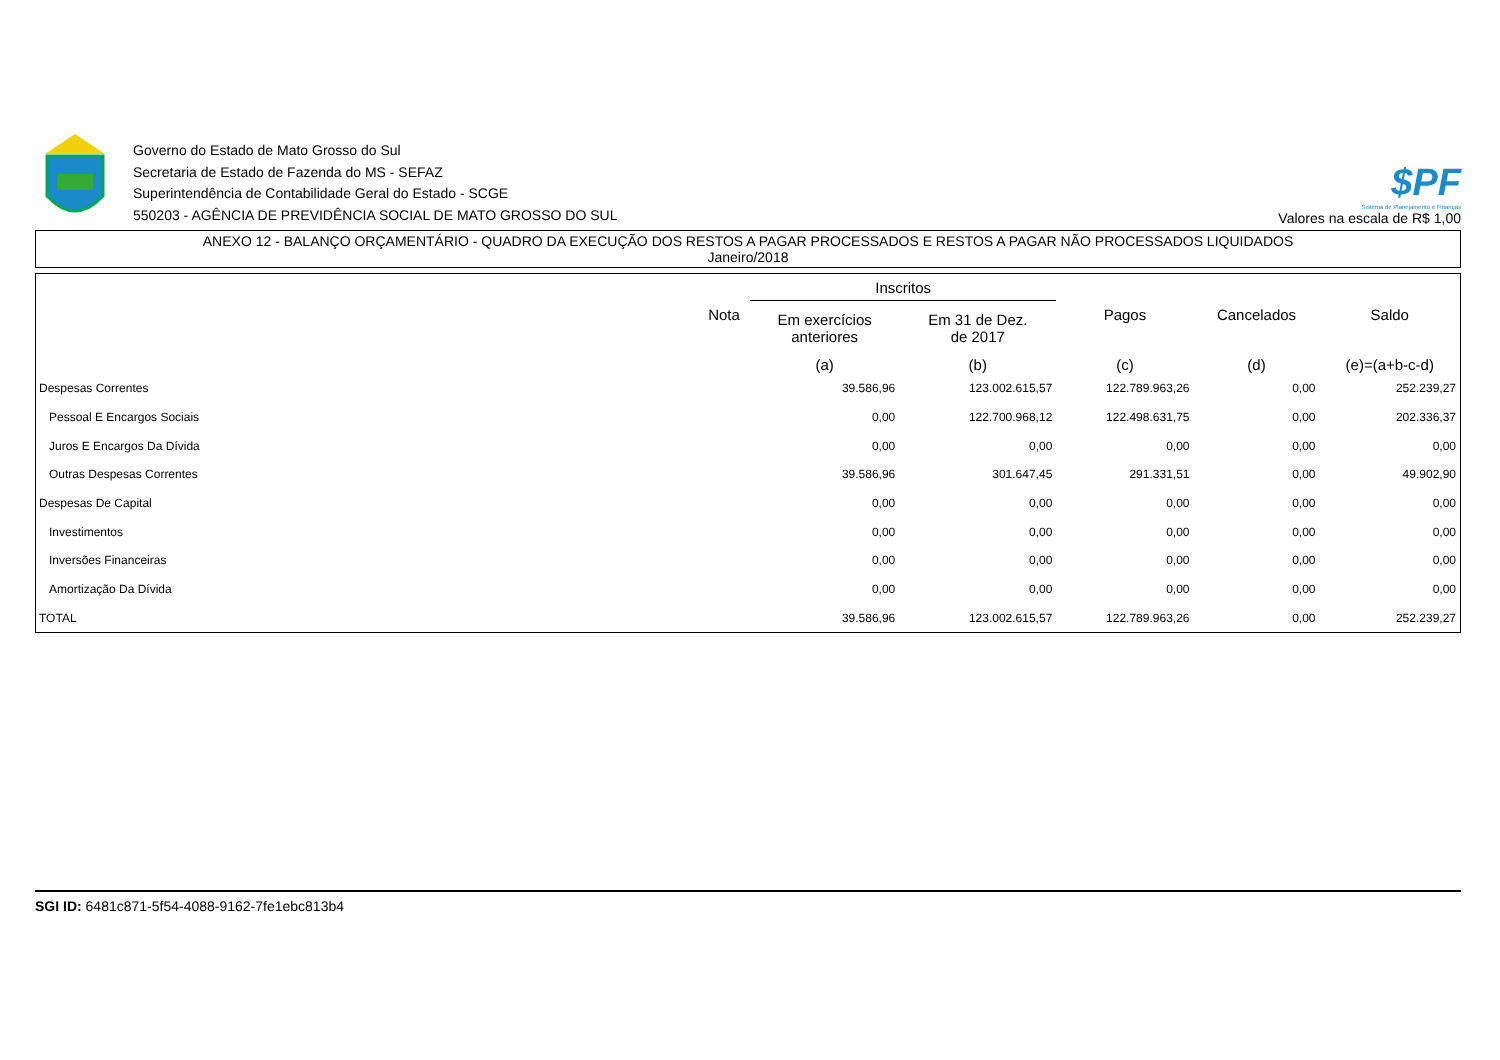Governo do Estado de Mato Grosso do Sul
Secretaria de Estado de Fazenda do MS - SEFAZ
Superintendência de Contabilidade Geral do Estado - SCGE
550203 - AGÊNCIA DE PREVIDÊNCIA SOCIAL DE MATO GROSSO DO SUL
$PF
Sistema de Planejamento e Finanças
Valores na escala de R$ 1,00
ANEXO 12 - BALANÇO ORÇAMENTÁRIO - QUADRO DA EXECUÇÃO DOS RESTOS A PAGAR PROCESSADOS E RESTOS A PAGAR NÃO PROCESSADOS LIQUIDADOS
Janeiro/2018
| | Nota | Inscritos | | Pagos | Cancelados | Saldo |
| --- | --- | --- | --- | --- | --- | --- |
| | | Em exercícios anteriores | Em 31 de Dez. de 2017 | | | |
| | | (a) | (b) | (c) | (d) | (e)=(a+b-c-d) |
| Despesas Correntes | | 39.586,96 | 123.002.615,57 | 122.789.963,26 | 0,00 | 252.239,27 |
| Pessoal E Encargos Sociais | | 0,00 | 122.700.968,12 | 122.498.631,75 | 0,00 | 202.336,37 |
| Juros E Encargos Da Dívida | | 0,00 | 0,00 | 0,00 | 0,00 | 0,00 |
| Outras Despesas Correntes | | 39.586,96 | 301.647,45 | 291.331,51 | 0,00 | 49.902,90 |
| Despesas De Capital | | 0,00 | 0,00 | 0,00 | 0,00 | 0,00 |
| Investimentos | | 0,00 | 0,00 | 0,00 | 0,00 | 0,00 |
| Inversões Financeiras | | 0,00 | 0,00 | 0,00 | 0,00 | 0,00 |
| Amortização Da Dívida | | 0,00 | 0,00 | 0,00 | 0,00 | 0,00 |
| TOTAL | | 39.586,96 | 123.002.615,57 | 122.789.963,26 | 0,00 | 252.239,27 |
SGI ID: 6481c871-5f54-4088-9162-7fe1ebc813b4